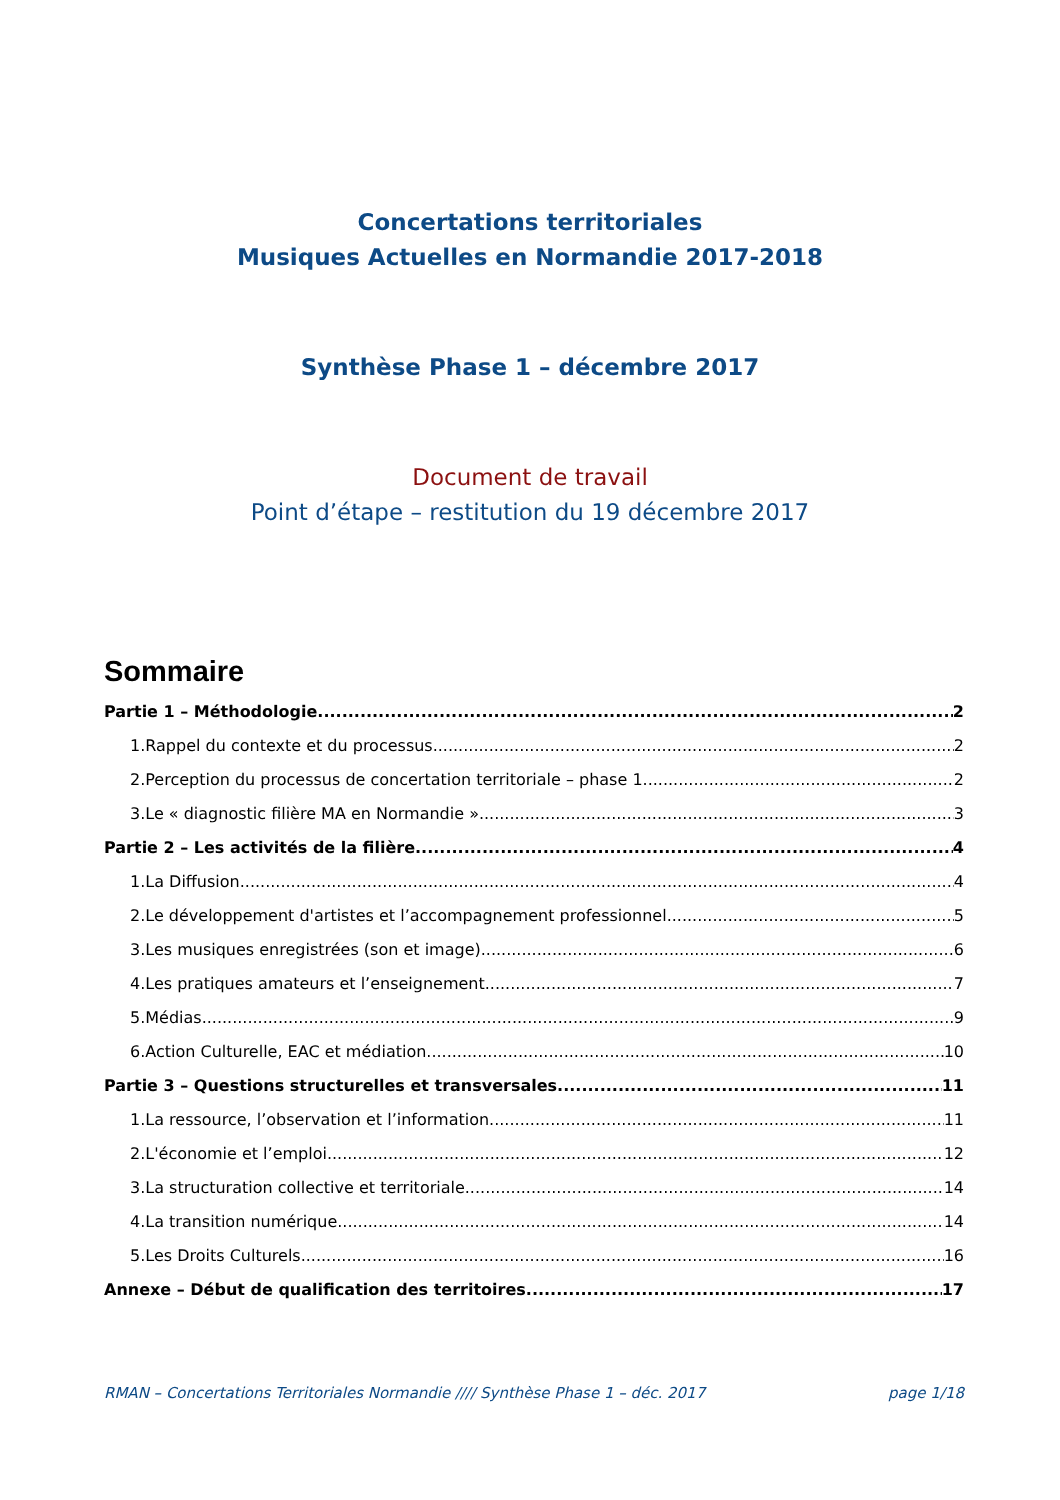Concertations territoriales
Musiques Actuelles en Normandie 2017-2018
Synthèse Phase 1 – décembre 2017
Document de travail
Point d’étape – restitution du 19 décembre 2017
Sommaire
Partie 1 – Méthodologie 2
1.Rappel du contexte et du processus 2
2.Perception du processus de concertation territoriale – phase 1 2
3.Le « diagnostic filière MA en Normandie » 3
Partie 2 – Les activités de la filière 4
1.La Diffusion 4
2.Le développement d'artistes et l’accompagnement professionnel 5
3.Les musiques enregistrées (son et image) 6
4.Les pratiques amateurs et l’enseignement 7
5.Médias 9
6.Action Culturelle, EAC et médiation 10
Partie 3 – Questions structurelles et transversales 11
1.La ressource, l’observation et l’information 11
2.L'économie et l’emploi 12
3.La structuration collective et territoriale 14
4.La transition numérique 14
5.Les Droits Culturels 16
Annexe – Début de qualification des territoires 17
RMAN – Concertations Territoriales Normandie //// Synthèse Phase 1 – déc. 2017 page 1/18